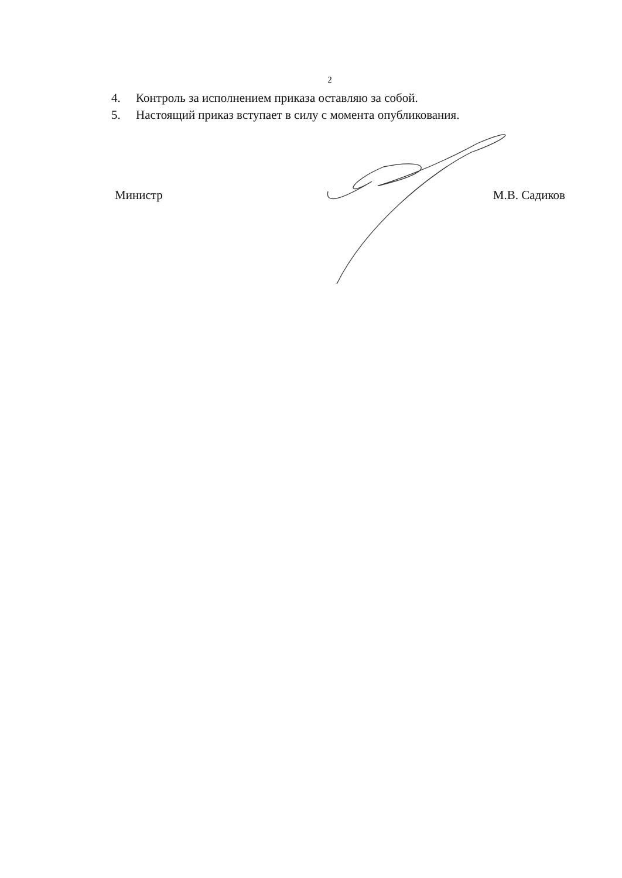2
4. Контроль за исполнением приказа оставляю за собой.
5. Настоящий приказ вступает в силу с момента опубликования.
Министр М.В. Садиков